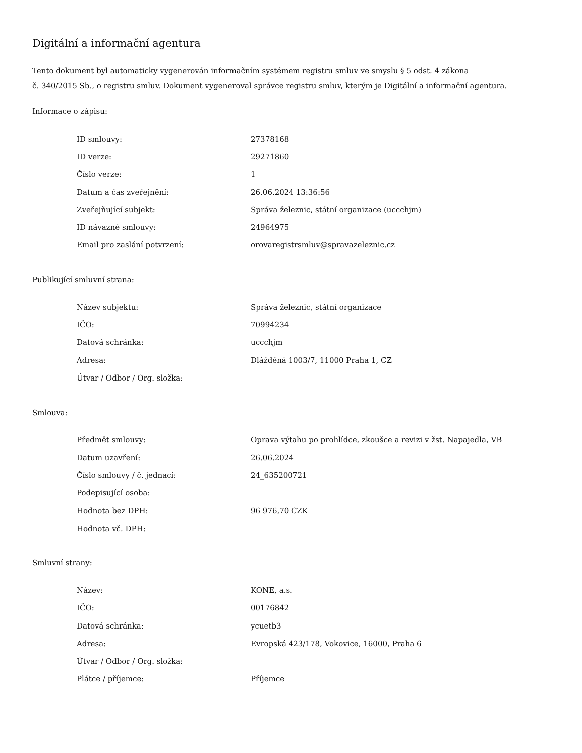Digitální a informační agentura
Tento dokument byl automaticky vygenerován informačním systémem registru smluv ve smyslu § 5 odst. 4 zákona
č. 340/2015 Sb., o registru smluv. Dokument vygeneroval správce registru smluv, kterým je Digitální a informační agentura.
Informace o zápisu:
| ID smlouvy: | 27378168 |
| ID verze: | 29271860 |
| Číslo verze: | 1 |
| Datum a čas zveřejnění: | 26.06.2024 13:36:56 |
| Zveřejňující subjekt: | Správa železnic, státní organizace (uccchjm) |
| ID návazné smlouvy: | 24964975 |
| Email pro zaslání potvrzení: | orovaregistrsmluv@spravazeleznic.cz |
Publikující smluvní strana:
| Název subjektu: | Správa železnic, státní organizace |
| IČO: | 70994234 |
| Datová schránka: | uccchjm |
| Adresa: | Dlážděná 1003/7, 11000 Praha 1, CZ |
| Útvar / Odbor / Org. složka: | |
Smlouva:
| Předmět smlouvy: | Oprava výtahu po prohlídce, zkoušce a revizi v žst. Napajedla, VB |
| Datum uzavření: | 26.06.2024 |
| Číslo smlouvy / č. jednací: | 24_635200721 |
| Podepisující osoba: | |
| Hodnota bez DPH: | 96 976,70 CZK |
| Hodnota vč. DPH: | |
Smluvní strany:
| Název: | KONE, a.s. |
| IČO: | 00176842 |
| Datová schránka: | ycuetb3 |
| Adresa: | Evropská 423/178, Vokovice, 16000, Praha 6 |
| Útvar / Odbor / Org. složka: | |
| Plátce / příjemce: | Příjemce |